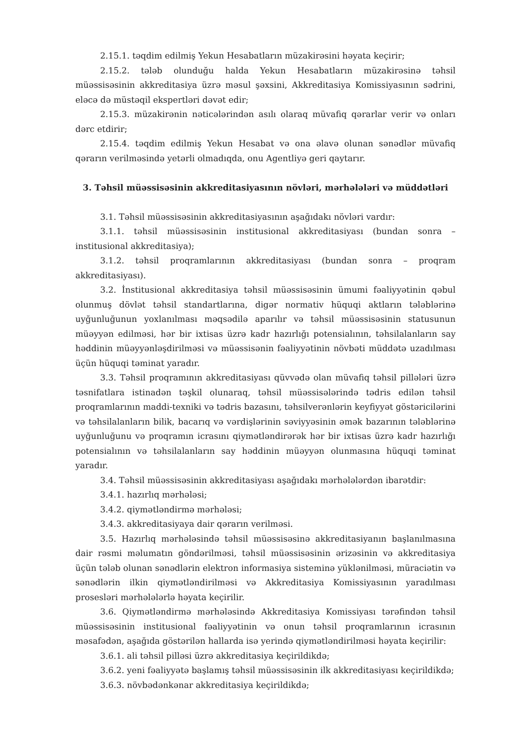2.15.1. təqdim edilmiş Yekun Hesabatların müzakirəsini həyata keçirir;
2.15.2. tələb olunduğu halda Yekun Hesabatların müzakirəsinə təhsil müəssisəsinin akkreditasiya üzrə məsul şəxsini, Akkreditasiya Komissiyasının sədrini, eləcə də müstəqil ekspertləri dəvət edir;
2.15.3. müzakirənin nəticələrindən asılı olaraq müvafiq qərarlar verir və onları dərc etdirir;
2.15.4. təqdim edilmiş Yekun Hesabat və ona əlavə olunan sənədlər müvafiq qərarın verilməsində yetərli olmadıqda, onu Agentliyə geri qaytarır.
3. Təhsil müəssisəsinin akkreditasiyasının növləri, mərhələləri və müddətləri
3.1. Təhsil müəssisəsinin akkreditasiyasının aşağıdakı növləri vardır:
3.1.1. təhsil müəssisəsinin institusional akkreditasiyası (bundan sonra – institusional akkreditasiya);
3.1.2. təhsil proqramlarının akkreditasiyası (bundan sonra – proqram akkreditasiyası).
3.2. İnstitusional akkreditasiya təhsil müəssisəsinin ümumi fəaliyyətinin qəbul olunmuş dövlət təhsil standartlarına, digər normativ hüquqi aktların tələblərinə uyğunluğunun yoxlanılması məqsədilə aparılır və təhsil müəssisəsinin statusunun müəyyən edilməsi, hər bir ixtisas üzrə kadr hazırlığı potensialının, təhsilalanların say həddinin müəyyənləşdirilməsi və müəssisənin fəaliyyətinin növbəti müddətə uzadılması üçün hüquqi təminat yaradır.
3.3. Təhsil proqramının akkreditasiyası qüvvədə olan müvafiq təhsil pillələri üzrə təsnifatlara istinadən təşkil olunaraq, təhsil müəssisələrində tədris edilən təhsil proqramlarının maddi-texniki və tədris bazasını, təhsilverənlərin keyfiyyət göstəricilərini və təhsilalanların bilik, bacarıq və vərdişlərinin səviyyəsinin əmək bazarının tələblərinə uyğunluğunu və proqramın icrasını qiymətləndirərək hər bir ixtisas üzrə kadr hazırlığı potensialının və təhsilalanların say həddinin müəyyən olunmasına hüquqi təminat yaradır.
3.4. Təhsil müəssisəsinin akkreditasiyası aşağıdakı mərhələlərdən ibarətdir:
3.4.1. hazırlıq mərhələsi;
3.4.2. qiymətləndirmə mərhələsi;
3.4.3. akkreditasiyaya dair qərarın verilməsi.
3.5. Hazırlıq mərhələsində təhsil müəssisəsinə akkreditasiyanın başlanılmasına dair rəsmi məlumatın göndərilməsi, təhsil müəssisəsinin ərizəsinin və akkreditasiya üçün tələb olunan sənədlərin elektron informasiya sisteminə yüklənilməsi, müraciətin və sənədlərin ilkin qiymətləndirilməsi və Akkreditasiya Komissiyasının yaradılması prosesləri mərhələlərlə həyata keçirilir.
3.6. Qiymətləndirmə mərhələsində Akkreditasiya Komissiyası tərəfindən təhsil müəssisəsinin institusional fəaliyyətinin və onun təhsil proqramlarının icrasının məsafədən, aşağıda göstərilən hallarda isə yerində qiymətləndirilməsi həyata keçirilir:
3.6.1. ali təhsil pilləsi üzrə akkreditasiya keçirildikdə;
3.6.2. yeni fəaliyyətə başlamış təhsil müəssisəsinin ilk akkreditasiyası keçirildikdə;
3.6.3. növbədənkənar akkreditasiya keçirildikdə;